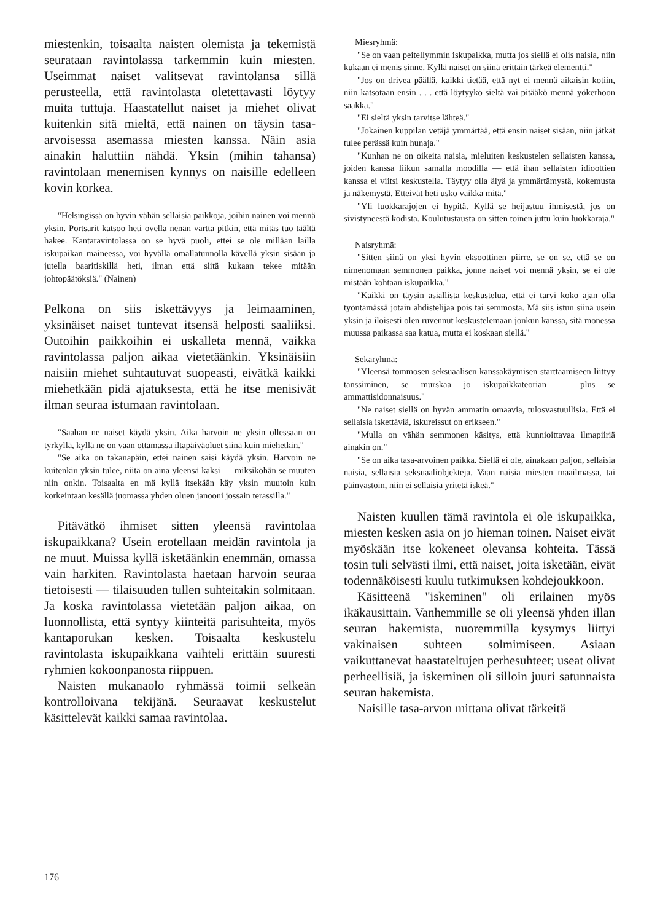miestenkin, toisaalta naisten olemista ja tekemistä seurataan ravintolassa tarkemmin kuin miesten. Useimmat naiset valitsevat ravintolansa sillä perusteella, että ravintolasta oletettavasti löytyy muita tuttuja. Haastatellut naiset ja miehet olivat kuitenkin sitä mieltä, että nainen on täysin tasa-arvoisessa asemassa miesten kanssa. Näin asia ainakin haluttiin nähdä. Yksin (mihin tahansa) ravintolaan menemisen kynnys on naisille edelleen kovin korkea.
"Helsingissä on hyvin vähän sellaisia paikkoja, joihin nainen voi mennä yksin. Portsarit katsoo heti ovella nenän vartta pitkin, että mitäs tuo täältä hakee. Kantaravintolassa on se hyvä puoli, ettei se ole millään lailla iskupaikan maineessa, voi hyvällä omallatunnolla kävellä yksin sisään ja jutella baaritiskillä heti, ilman että siitä kukaan tekee mitään johtopäätöksiä." (Nainen)
Pelkona on siis iskettävyys ja leimaaminen, yksinäiset naiset tuntevat itsensä helposti saaliiksi. Outoihin paikkoihin ei uskalleta mennä, vaikka ravintolassa paljon aikaa vietetäänkin. Yksinäisiin naisiin miehet suhtautuvat suopeasti, eivätkä kaikki miehetkään pidä ajatuksesta, että he itse menisivät ilman seuraa istumaan ravintolaan.
"Saahan ne naiset käydä yksin. Aika harvoin ne yksin ollessaan on tyrkyllä, kyllä ne on vaan ottamassa iltapäiväoluet siinä kuin miehetkin."
"Se aika on takanapäin, ettei nainen saisi käydä yksin. Harvoin ne kuitenkin yksin tulee, niitä on aina yleensä kaksi — miksiköhän se muuten niin onkin. Toisaalta en mä kyllä itsekään käy yksin muutoin kuin korkeintaan kesällä juomassa yhden oluen janooni jossain terassilla."
Pitävätkö ihmiset sitten yleensä ravintolaa iskupaikkana? Usein erotellaan meidän ravintola ja ne muut. Muissa kyllä isketäänkin enemmän, omassa vain harkiten. Ravintolasta haetaan harvoin seuraa tietoisesti — tilaisuuden tullen suhteitakin solmitaan. Ja koska ravintolassa vietetään paljon aikaa, on luonnollista, että syntyy kiinteitä parisuhteita, myös kantaporukan kesken. Toisaalta keskustelu ravintolasta iskupaikkana vaihteli erittäin suuresti ryhmien kokoonpanosta riippuen.
Naisten mukanaolo ryhmässä toimii selkeän kontrolloivana tekijänä. Seuraavat keskustelut käsittelevät kaikki samaa ravintolaa.
Miesryhmä:
"Se on vaan peitellymmin iskupaikka, mutta jos siellä ei olis naisia, niin kukaan ei menis sinne. Kyllä naiset on siinä erittäin tärkeä elementti."
"Jos on drivea päällä, kaikki tietää, että nyt ei mennä aikaisin kotiin, niin katsotaan ensin . . . että löytyykö sieltä vai pitääkö mennä yökerhoon saakka."
"Ei sieltä yksin tarvitse lähteä."
"Jokainen kuppilan vetäjä ymmärtää, että ensin naiset sisään, niin jätkät tulee perässä kuin hunaja."
"Kunhan ne on oikeita naisia, mieluiten keskustelen sellaisten kanssa, joiden kanssa liikun samalla moodilla — että ihan sellaisten idioottien kanssa ei viitsi keskustella. Täytyy olla älyä ja ymmärtämystä, kokemusta ja näkemystä. Etteivät heti usko vaikka mitä."
"Yli luokkarajojen ei hypitä. Kyllä se heijastuu ihmisestä, jos on sivistyneestä kodista. Koulutustausta on sitten toinen juttu kuin luokkaraja."
Naisryhmä:
"Sitten siinä on yksi hyvin eksoottinen piirre, se on se, että se on nimenomaan semmonen paikka, jonne naiset voi mennä yksin, se ei ole mistään kohtaan iskupaikka."
"Kaikki on täysin asiallista keskustelua, että ei tarvi koko ajan olla työntämässä jotain ahdistelijaa pois tai semmosta. Mä siis istun siinä usein yksin ja iloisesti olen ruvennut keskustelemaan jonkun kanssa, sitä monessa muussa paikassa saa katua, mutta ei koskaan siellä."
Sekaryhmä:
"Yleensä tommosen seksuaalisen kanssakäymisen starttaamiseen liittyy tanssiminen, se murskaa jo iskupaikkateorian — plus se ammattisidonnaisuus."
"Ne naiset siellä on hyvän ammatin omaavia, tulosvastuullisia. Että ei sellaisia iskettäviä, iskureissut on erikseen."
"Mulla on vähän semmonen käsitys, että kunnioittavaa ilmapiiriä ainakin on."
"Se on aika tasa-arvoinen paikka. Siellä ei ole, ainakaan paljon, sellaisia naisia, sellaisia seksuaaliobjekteja. Vaan naisia miesten maailmassa, tai päinvastoin, niin ei sellaisia yritetä iskeä."
Naisten kuullen tämä ravintola ei ole iskupaikka, miesten kesken asia on jo hieman toinen. Naiset eivät myöskään itse kokeneet olevansa kohteita. Tässä tosin tuli selvästi ilmi, että naiset, joita isketään, eivät todennäköisesti kuulu tutkimuksen kohdejoukkoon.
Käsitteenä "iskeminen" oli erilainen myös ikäkausittain. Vanhemmille se oli yleensä yhden illan seuran hakemista, nuoremmilla kysymys liittyi vakinaisen suhteen solmimiseen. Asiaan vaikuttanevat haastateltujen perhesuhteet; useat olivat perheellisiä, ja iskeminen oli silloin juuri satunnaista seuran hakemista.
Naisille tasa-arvon mittana olivat tärkeitä
176